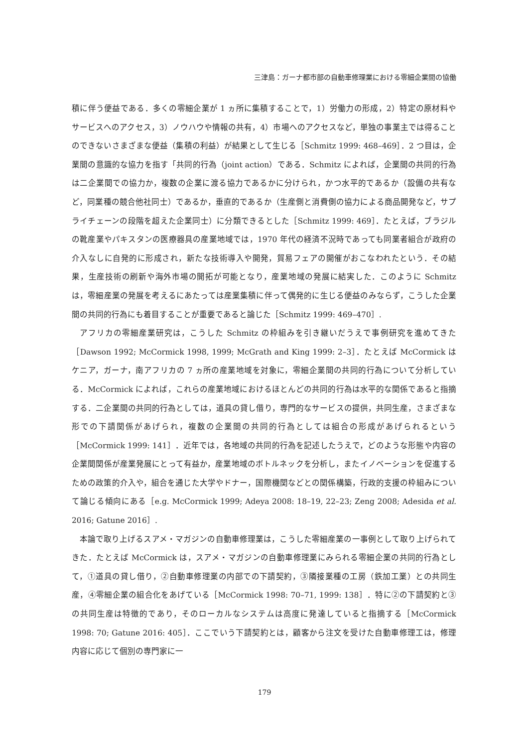三津島：ガーナ都市部の自動車修理業における零細企業間の協働
積に伴う便益である．多くの零細企業が 1 ヵ所に集積することで，1）労働力の形成，2）特定の原材料やサービスへのアクセス，3）ノウハウや情報の共有，4）市場へのアクセスなど，単独の事業主では得ることのできないさまざまな便益（集積の利益）が結果として生じる［Schmitz 1999: 468–469］．2 つ目は，企業間の意識的な協力を指す「共同的行為（joint action）である．Schmitz によれば，企業間の共同的行為は二企業間での協力か，複数の企業に渡る協力であるかに分けられ，かつ水平的であるか（設備の共有など，同業種の競合他社同士）であるか，垂直的であるか（生産側と消費側の協力による商品開発など，サプライチェーンの段階を超えた企業同士）に分類できるとした［Schmitz 1999: 469］．たとえば，ブラジルの靴産業やパキスタンの医療器具の産業地域では，1970 年代の経済不況時であっても同業者組合が政府の介入なしに自発的に形成され，新たな技術導入や開発，貿易フェアの開催がおこなわれたという．その結果，生産技術の刷新や海外市場の開拓が可能となり，産業地域の発展に結実した．このように Schmitz は，零細産業の発展を考えるにあたっては産業集積に伴って偶発的に生じる便益のみならず，こうした企業間の共同的行為にも着目することが重要であると論じた［Schmitz 1999: 469–470］.
アフリカの零細産業研究は，こうした Schmitz の枠組みを引き継いだうえで事例研究を進めてきた［Dawson 1992; McCormick 1998, 1999; McGrath and King 1999: 2–3］．たとえば McCormick はケニア，ガーナ，南アフリカの 7 ヵ所の産業地域を対象に，零細企業間の共同的行為について分析している．McCormick によれば，これらの産業地域におけるほとんどの共同的行為は水平的な関係であると指摘する．二企業間の共同的行為としては，道具の貸し借り，専門的なサービスの提供，共同生産，さまざまな形での下請関係があげられ，複数の企業間の共同的行為としては組合の形成があげられるという［McCormick 1999: 141］．近年では，各地域の共同的行為を記述したうえで，どのような形態や内容の企業間関係が産業発展にとって有益か，産業地域のボトルネックを分析し，またイノベーションを促進するための政策的介入や，組合を通じた大学やドナー，国際機関などとの関係構築，行政的支援の枠組みについて論じる傾向にある［e.g. McCormick 1999; Adeya 2008: 18–19, 22–23; Zeng 2008; Adesida et al. 2016; Gatune 2016］.
本論で取り上げるスアメ・マガジンの自動車修理業は，こうした零細産業の一事例として取り上げられてきた．たとえば McCormick は，スアメ・マガジンの自動車修理業にみられる零細企業の共同的行為として，①道具の貸し借り，②自動車修理業の内部での下請契約，③隣接業種の工房（鉄加工業）との共同生産，④零細企業の組合化をあげている［McCormick 1998: 70–71, 1999: 138］．特に②の下請契約と③の共同生産は特徴的であり，そのローカルなシステムは高度に発達していると指摘する［McCormick 1998: 70; Gatune 2016: 405］．ここでいう下請契約とは，顧客から注文を受けた自動車修理工は，修理内容に応じて個別の専門家に一
179